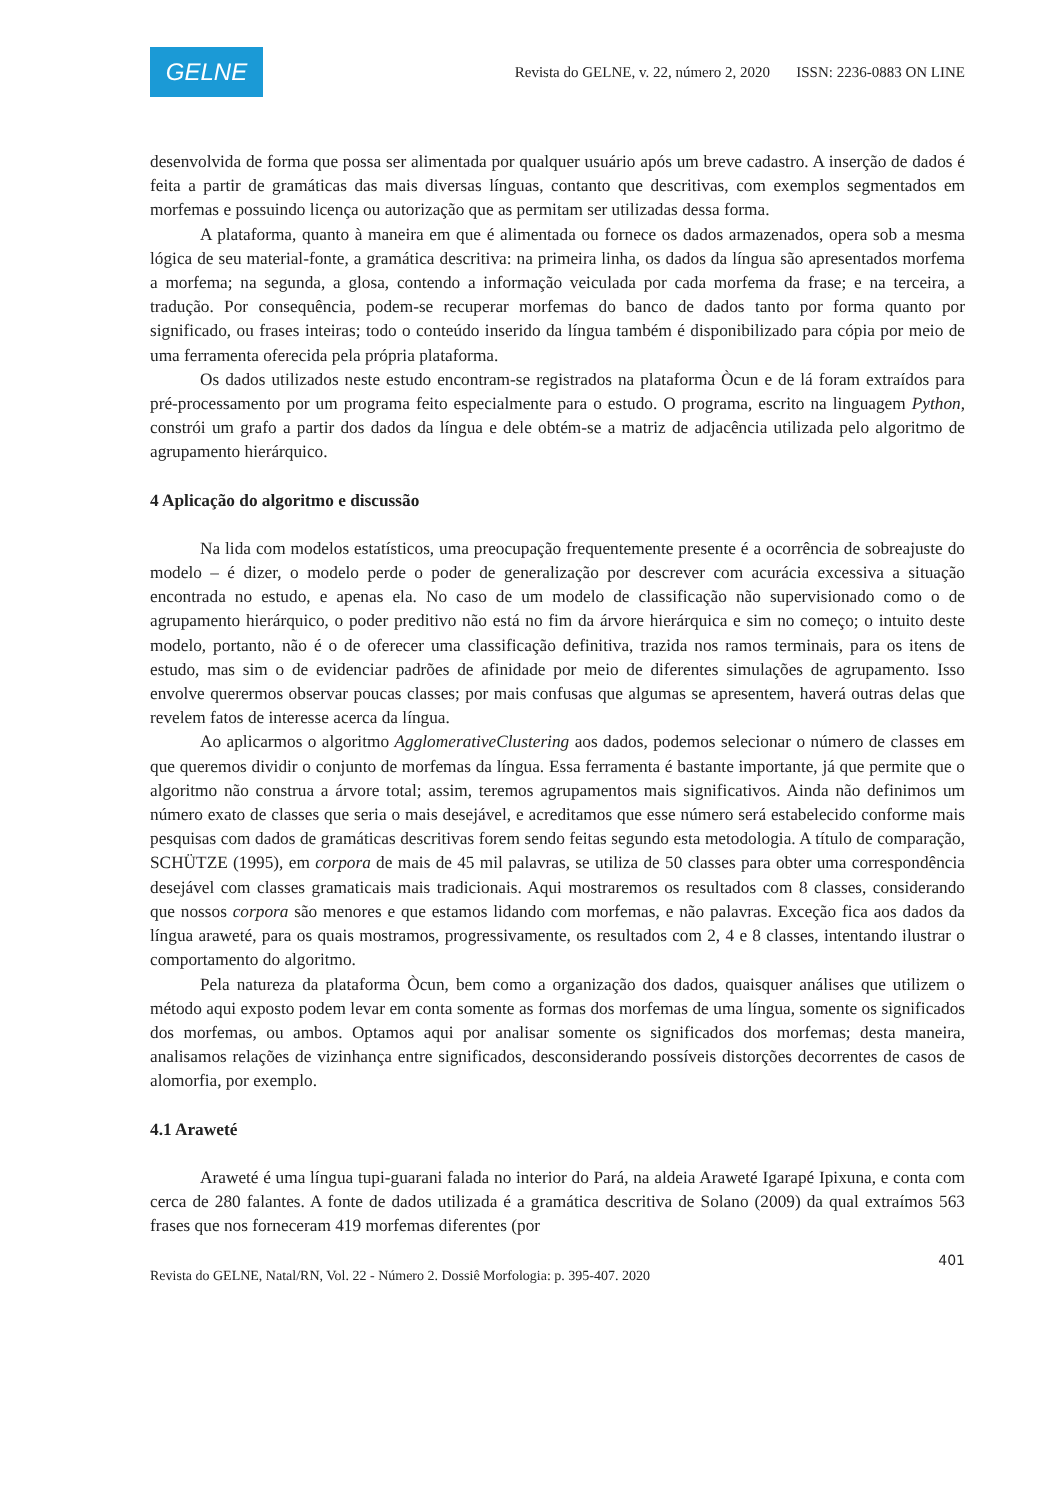GELNE
Revista do GELNE, v. 22, número 2, 2020 ISSN: 2236-0883 ON LINE
desenvolvida de forma que possa ser alimentada por qualquer usuário após um breve cadastro. A inserção de dados é feita a partir de gramáticas das mais diversas línguas, contanto que descritivas, com exemplos segmentados em morfemas e possuindo licença ou autorização que as permitam ser utilizadas dessa forma.
A plataforma, quanto à maneira em que é alimentada ou fornece os dados armazenados, opera sob a mesma lógica de seu material-fonte, a gramática descritiva: na primeira linha, os dados da língua são apresentados morfema a morfema; na segunda, a glosa, contendo a informação veiculada por cada morfema da frase; e na terceira, a tradução. Por consequência, podem-se recuperar morfemas do banco de dados tanto por forma quanto por significado, ou frases inteiras; todo o conteúdo inserido da língua também é disponibilizado para cópia por meio de uma ferramenta oferecida pela própria plataforma.
Os dados utilizados neste estudo encontram-se registrados na plataforma Òcun e de lá foram extraídos para pré-processamento por um programa feito especialmente para o estudo. O programa, escrito na linguagem Python, constrói um grafo a partir dos dados da língua e dele obtém-se a matriz de adjacência utilizada pelo algoritmo de agrupamento hierárquico.
4 Aplicação do algoritmo e discussão
Na lida com modelos estatísticos, uma preocupação frequentemente presente é a ocorrência de sobreajuste do modelo – é dizer, o modelo perde o poder de generalização por descrever com acurácia excessiva a situação encontrada no estudo, e apenas ela. No caso de um modelo de classificação não supervisionado como o de agrupamento hierárquico, o poder preditivo não está no fim da árvore hierárquica e sim no começo; o intuito deste modelo, portanto, não é o de oferecer uma classificação definitiva, trazida nos ramos terminais, para os itens de estudo, mas sim o de evidenciar padrões de afinidade por meio de diferentes simulações de agrupamento. Isso envolve querermos observar poucas classes; por mais confusas que algumas se apresentem, haverá outras delas que revelem fatos de interesse acerca da língua.
Ao aplicarmos o algoritmo AgglomerativeClustering aos dados, podemos selecionar o número de classes em que queremos dividir o conjunto de morfemas da língua. Essa ferramenta é bastante importante, já que permite que o algoritmo não construa a árvore total; assim, teremos agrupamentos mais significativos. Ainda não definimos um número exato de classes que seria o mais desejável, e acreditamos que esse número será estabelecido conforme mais pesquisas com dados de gramáticas descritivas forem sendo feitas segundo esta metodologia. A título de comparação, SCHÜTZE (1995), em corpora de mais de 45 mil palavras, se utiliza de 50 classes para obter uma correspondência desejável com classes gramaticais mais tradicionais. Aqui mostraremos os resultados com 8 classes, considerando que nossos corpora são menores e que estamos lidando com morfemas, e não palavras. Exceção fica aos dados da língua araweté, para os quais mostramos, progressivamente, os resultados com 2, 4 e 8 classes, intentando ilustrar o comportamento do algoritmo.
Pela natureza da plataforma Òcun, bem como a organização dos dados, quaisquer análises que utilizem o método aqui exposto podem levar em conta somente as formas dos morfemas de uma língua, somente os significados dos morfemas, ou ambos. Optamos aqui por analisar somente os significados dos morfemas; desta maneira, analisamos relações de vizinhança entre significados, desconsiderando possíveis distorções decorrentes de casos de alomorfia, por exemplo.
4.1 Araweté
Araweté é uma língua tupi-guarani falada no interior do Pará, na aldeia Araweté Igarapé Ipixuna, e conta com cerca de 280 falantes. A fonte de dados utilizada é a gramática descritiva de Solano (2009) da qual extraímos 563 frases que nos forneceram 419 morfemas diferentes (por
401
Revista do GELNE, Natal/RN, Vol. 22 - Número 2. Dossiê Morfologia: p. 395-407. 2020